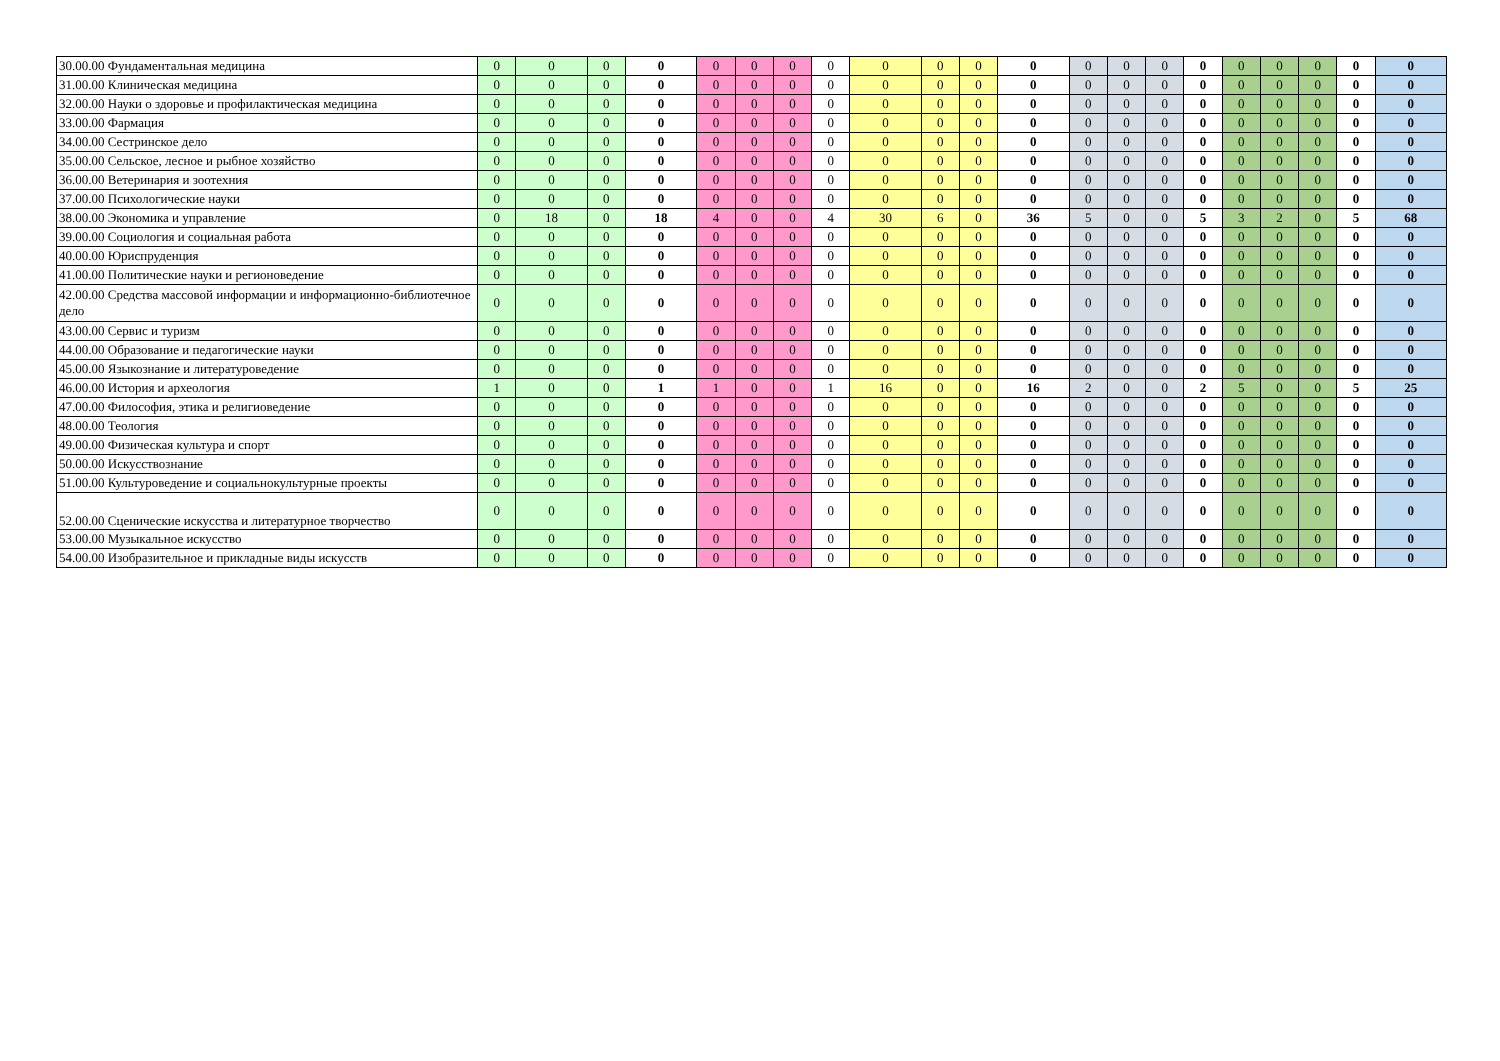| 30.00.00 Фундаментальная медицина | 0 | 0 | 0 | 0 | 0 | 0 | 0 | 0 | 0 | 0 | 0 | 0 | 0 | 0 | 0 | 0 | 0 | 0 | 0 | 0 | 0 |
| 31.00.00 Клиническая медицина | 0 | 0 | 0 | 0 | 0 | 0 | 0 | 0 | 0 | 0 | 0 | 0 | 0 | 0 | 0 | 0 | 0 | 0 | 0 | 0 | 0 |
| 32.00.00 Науки о здоровье и профилактическая медицина | 0 | 0 | 0 | 0 | 0 | 0 | 0 | 0 | 0 | 0 | 0 | 0 | 0 | 0 | 0 | 0 | 0 | 0 | 0 | 0 | 0 |
| 33.00.00 Фармация | 0 | 0 | 0 | 0 | 0 | 0 | 0 | 0 | 0 | 0 | 0 | 0 | 0 | 0 | 0 | 0 | 0 | 0 | 0 | 0 | 0 |
| 34.00.00 Сестринское дело | 0 | 0 | 0 | 0 | 0 | 0 | 0 | 0 | 0 | 0 | 0 | 0 | 0 | 0 | 0 | 0 | 0 | 0 | 0 | 0 | 0 |
| 35.00.00 Сельское, лесное и рыбное хозяйство | 0 | 0 | 0 | 0 | 0 | 0 | 0 | 0 | 0 | 0 | 0 | 0 | 0 | 0 | 0 | 0 | 0 | 0 | 0 | 0 | 0 |
| 36.00.00 Ветеринария и зоотехния | 0 | 0 | 0 | 0 | 0 | 0 | 0 | 0 | 0 | 0 | 0 | 0 | 0 | 0 | 0 | 0 | 0 | 0 | 0 | 0 | 0 |
| 37.00.00 Психологические науки | 0 | 0 | 0 | 0 | 0 | 0 | 0 | 0 | 0 | 0 | 0 | 0 | 0 | 0 | 0 | 0 | 0 | 0 | 0 | 0 | 0 |
| 38.00.00 Экономика и управление | 0 | 18 | 0 | 18 | 4 | 0 | 0 | 4 | 30 | 6 | 0 | 36 | 5 | 0 | 0 | 5 | 3 | 2 | 0 | 5 | 68 |
| 39.00.00 Социология и социальная работа | 0 | 0 | 0 | 0 | 0 | 0 | 0 | 0 | 0 | 0 | 0 | 0 | 0 | 0 | 0 | 0 | 0 | 0 | 0 | 0 | 0 |
| 40.00.00 Юриспруденция | 0 | 0 | 0 | 0 | 0 | 0 | 0 | 0 | 0 | 0 | 0 | 0 | 0 | 0 | 0 | 0 | 0 | 0 | 0 | 0 | 0 |
| 41.00.00 Политические науки и регионоведение | 0 | 0 | 0 | 0 | 0 | 0 | 0 | 0 | 0 | 0 | 0 | 0 | 0 | 0 | 0 | 0 | 0 | 0 | 0 | 0 | 0 |
| 42.00.00 Средства массовой информации и информационно-библиотечное дело | 0 | 0 | 0 | 0 | 0 | 0 | 0 | 0 | 0 | 0 | 0 | 0 | 0 | 0 | 0 | 0 | 0 | 0 | 0 | 0 | 0 |
| 43.00.00 Сервис и туризм | 0 | 0 | 0 | 0 | 0 | 0 | 0 | 0 | 0 | 0 | 0 | 0 | 0 | 0 | 0 | 0 | 0 | 0 | 0 | 0 | 0 |
| 44.00.00 Образование и педагогические науки | 0 | 0 | 0 | 0 | 0 | 0 | 0 | 0 | 0 | 0 | 0 | 0 | 0 | 0 | 0 | 0 | 0 | 0 | 0 | 0 | 0 |
| 45.00.00 Языкознание и литературоведение | 0 | 0 | 0 | 0 | 0 | 0 | 0 | 0 | 0 | 0 | 0 | 0 | 0 | 0 | 0 | 0 | 0 | 0 | 0 | 0 | 0 |
| 46.00.00 История и археология | 1 | 0 | 0 | 1 | 1 | 0 | 0 | 1 | 16 | 0 | 0 | 16 | 2 | 0 | 0 | 2 | 5 | 0 | 0 | 5 | 25 |
| 47.00.00 Философия, этика и религиоведение | 0 | 0 | 0 | 0 | 0 | 0 | 0 | 0 | 0 | 0 | 0 | 0 | 0 | 0 | 0 | 0 | 0 | 0 | 0 | 0 | 0 |
| 48.00.00 Теология | 0 | 0 | 0 | 0 | 0 | 0 | 0 | 0 | 0 | 0 | 0 | 0 | 0 | 0 | 0 | 0 | 0 | 0 | 0 | 0 | 0 |
| 49.00.00 Физическая культура и спорт | 0 | 0 | 0 | 0 | 0 | 0 | 0 | 0 | 0 | 0 | 0 | 0 | 0 | 0 | 0 | 0 | 0 | 0 | 0 | 0 | 0 |
| 50.00.00 Искусствознание | 0 | 0 | 0 | 0 | 0 | 0 | 0 | 0 | 0 | 0 | 0 | 0 | 0 | 0 | 0 | 0 | 0 | 0 | 0 | 0 | 0 |
| 51.00.00 Культуроведение и социальнокультурные проекты | 0 | 0 | 0 | 0 | 0 | 0 | 0 | 0 | 0 | 0 | 0 | 0 | 0 | 0 | 0 | 0 | 0 | 0 | 0 | 0 | 0 |
| 52.00.00 Сценические искусства и литературное творчество | 0 | 0 | 0 | 0 | 0 | 0 | 0 | 0 | 0 | 0 | 0 | 0 | 0 | 0 | 0 | 0 | 0 | 0 | 0 | 0 | 0 |
| 53.00.00 Музыкальное искусство | 0 | 0 | 0 | 0 | 0 | 0 | 0 | 0 | 0 | 0 | 0 | 0 | 0 | 0 | 0 | 0 | 0 | 0 | 0 | 0 | 0 |
| 54.00.00 Изобразительное и прикладные виды искусств | 0 | 0 | 0 | 0 | 0 | 0 | 0 | 0 | 0 | 0 | 0 | 0 | 0 | 0 | 0 | 0 | 0 | 0 | 0 | 0 | 0 |